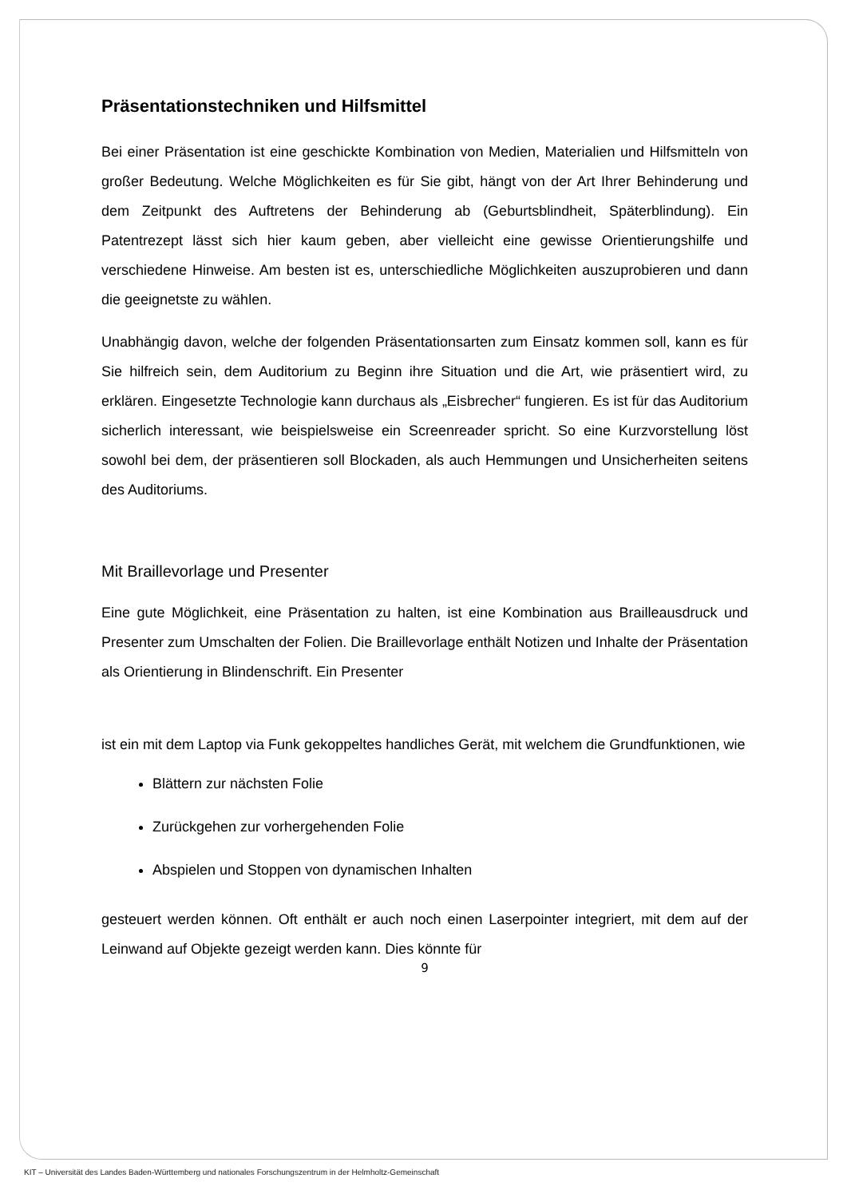Präsentationstechniken und Hilfsmittel
Bei einer Präsentation ist eine geschickte Kombination von Medien, Materialien und Hilfsmitteln von großer Bedeutung. Welche Möglichkeiten es für Sie gibt, hängt von der Art Ihrer Behinderung und dem Zeitpunkt des Auftretens der Behinderung ab (Geburtsblindheit, Späterblindung). Ein Patentrezept lässt sich hier kaum geben, aber vielleicht eine gewisse Orientierungshilfe und verschiedene Hinweise. Am besten ist es, unterschiedliche Möglichkeiten auszuprobieren und dann die geeignetste zu wählen.
Unabhängig davon, welche der folgenden Präsentationsarten zum Einsatz kommen soll, kann es für Sie hilfreich sein, dem Auditorium zu Beginn ihre Situation und die Art, wie präsentiert wird, zu erklären. Eingesetzte Technologie kann durchaus als „Eisbrecher“ fungieren. Es ist für das Auditorium sicherlich interessant, wie beispielsweise ein Screenreader spricht. So eine Kurzvorstellung löst sowohl bei dem, der präsentieren soll Blockaden, als auch Hemmungen und Unsicherheiten seitens des Auditoriums.
Mit Braillevorlage und Presenter
Eine gute Möglichkeit, eine Präsentation zu halten, ist eine Kombination aus Brailleausdruck und Presenter zum Umschalten der Folien. Die Braillevorlage enthält Notizen und Inhalte der Präsentation als Orientierung in Blindenschrift. Ein Presenter
ist ein mit dem Laptop via Funk gekoppeltes handliches Gerät, mit welchem die Grundfunktionen, wie
Blättern zur nächsten Folie
Zurückgehen zur vorhergehenden Folie
Abspielen und Stoppen von dynamischen Inhalten
gesteuert werden können. Oft enthält er auch noch einen Laserpointer integriert, mit dem auf der Leinwand auf Objekte gezeigt werden kann. Dies könnte für
9
KIT – Universität des Landes Baden-Württemberg und nationales Forschungszentrum in der Helmholtz-Gemeinschaft